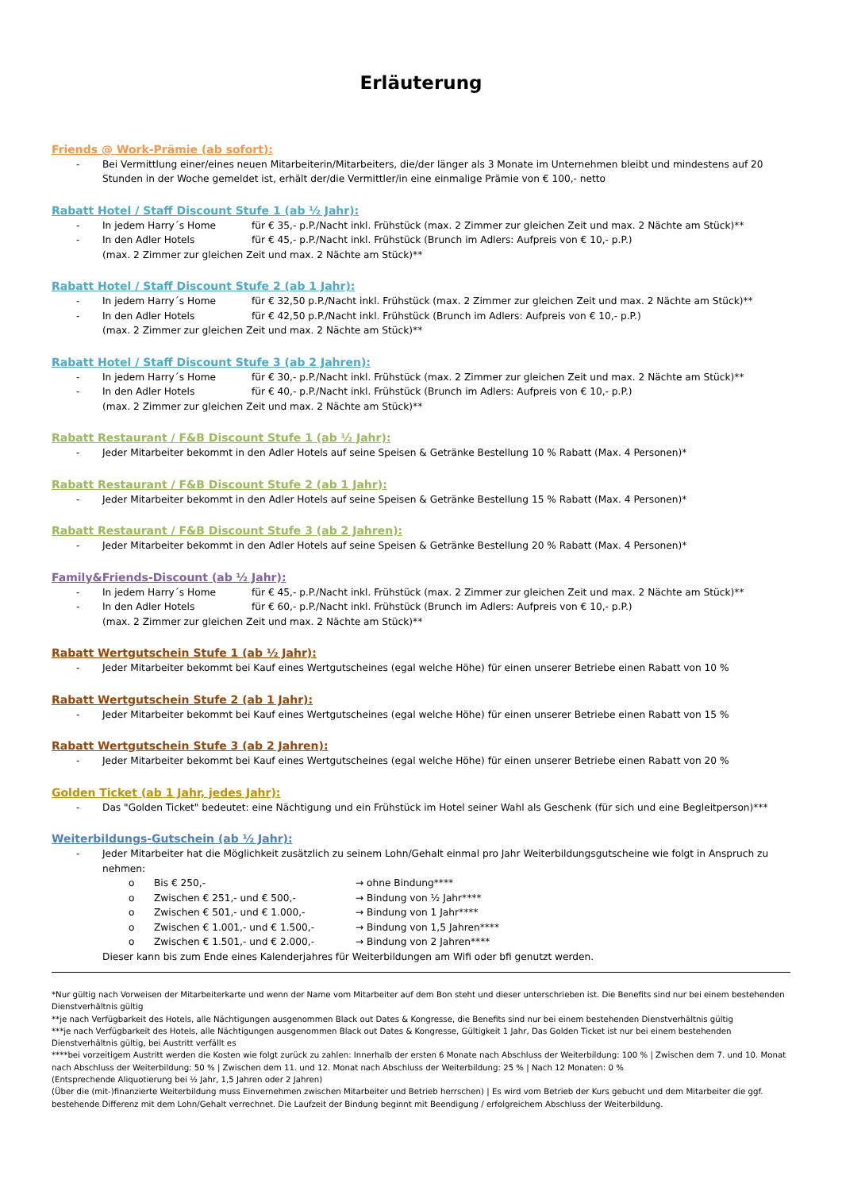Erläuterung
Friends @ Work-Prämie (ab sofort):
- Bei Vermittlung einer/eines neuen Mitarbeiterin/Mitarbeiters, die/der länger als 3 Monate im Unternehmen bleibt und mindestens auf 20 Stunden in der Woche gemeldet ist, erhält der/die Vermittler/in eine einmalige Prämie von € 100,- netto
Rabatt Hotel / Staff Discount Stufe 1 (ab ½ Jahr):
- In jedem Harry´s Home für € 35,- p.P./Nacht inkl. Frühstück (max. 2 Zimmer zur gleichen Zeit und max. 2 Nächte am Stück)**
- In den Adler Hotels für € 45,- p.P./Nacht inkl. Frühstück (Brunch im Adlers: Aufpreis von € 10,- p.P.)
(max. 2 Zimmer zur gleichen Zeit und max. 2 Nächte am Stück)**
Rabatt Hotel / Staff Discount Stufe 2 (ab 1 Jahr):
- In jedem Harry´s Home für € 32,50 p.P./Nacht inkl. Frühstück (max. 2 Zimmer zur gleichen Zeit und max. 2 Nächte am Stück)**
- In den Adler Hotels für € 42,50 p.P./Nacht inkl. Frühstück (Brunch im Adlers: Aufpreis von € 10,- p.P.)
(max. 2 Zimmer zur gleichen Zeit und max. 2 Nächte am Stück)**
Rabatt Hotel / Staff Discount Stufe 3 (ab 2 Jahren):
- In jedem Harry´s Home für € 30,- p.P./Nacht inkl. Frühstück (max. 2 Zimmer zur gleichen Zeit und max. 2 Nächte am Stück)**
- In den Adler Hotels für € 40,- p.P./Nacht inkl. Frühstück (Brunch im Adlers: Aufpreis von € 10,- p.P.)
(max. 2 Zimmer zur gleichen Zeit und max. 2 Nächte am Stück)**
Rabatt Restaurant / F&B Discount Stufe 1 (ab ½ Jahr):
- Jeder Mitarbeiter bekommt in den Adler Hotels auf seine Speisen & Getränke Bestellung 10 % Rabatt (Max. 4 Personen)*
Rabatt Restaurant / F&B Discount Stufe 2 (ab 1 Jahr):
- Jeder Mitarbeiter bekommt in den Adler Hotels auf seine Speisen & Getränke Bestellung 15 % Rabatt (Max. 4 Personen)*
Rabatt Restaurant / F&B Discount Stufe 3 (ab 2 Jahren):
- Jeder Mitarbeiter bekommt in den Adler Hotels auf seine Speisen & Getränke Bestellung 20 % Rabatt (Max. 4 Personen)*
Family&Friends-Discount (ab ½ Jahr):
- In jedem Harry´s Home für € 45,- p.P./Nacht inkl. Frühstück (max. 2 Zimmer zur gleichen Zeit und max. 2 Nächte am Stück)**
- In den Adler Hotels für € 60,- p.P./Nacht inkl. Frühstück (Brunch im Adlers: Aufpreis von € 10,- p.P.)
(max. 2 Zimmer zur gleichen Zeit und max. 2 Nächte am Stück)**
Rabatt Wertgutschein Stufe 1 (ab ½ Jahr):
- Jeder Mitarbeiter bekommt bei Kauf eines Wertgutscheines (egal welche Höhe) für einen unserer Betriebe einen Rabatt von 10 %
Rabatt Wertgutschein Stufe 2 (ab 1 Jahr):
- Jeder Mitarbeiter bekommt bei Kauf eines Wertgutscheines (egal welche Höhe) für einen unserer Betriebe einen Rabatt von 15 %
Rabatt Wertgutschein Stufe 3 (ab 2 Jahren):
- Jeder Mitarbeiter bekommt bei Kauf eines Wertgutscheines (egal welche Höhe) für einen unserer Betriebe einen Rabatt von 20 %
Golden Ticket (ab 1 Jahr, jedes Jahr):
- Das "Golden Ticket" bedeutet: eine Nächtigung und ein Frühstück im Hotel seiner Wahl als Geschenk (für sich und eine Begleitperson)***
Weiterbildungs-Gutschein (ab ½ Jahr):
- Jeder Mitarbeiter hat die Möglichkeit zusätzlich zu seinem Lohn/Gehalt einmal pro Jahr Weiterbildungsgutscheine wie folgt in Anspruch zu nehmen:
o Bis € 250,- → ohne Bindung****
o Zwischen € 251,- und € 500,- → Bindung von ½ Jahr****
o Zwischen € 501,- und € 1.000,- → Bindung von 1 Jahr****
o Zwischen € 1.001,- und € 1.500,- → Bindung von 1,5 Jahren****
o Zwischen € 1.501,- und € 2.000,- → Bindung von 2 Jahren****
Dieser kann bis zum Ende eines Kalenderjahres für Weiterbildungen am Wifi oder bfi genutzt werden.
*Nur gültig nach Vorweisen der Mitarbeiterkarte und wenn der Name vom Mitarbeiter auf dem Bon steht und dieser unterschrieben ist. Die Benefits sind nur bei einem bestehenden Dienstverhältnis gültig
**je nach Verfügbarkeit des Hotels, alle Nächtigungen ausgenommen Black out Dates & Kongresse, die Benefits sind nur bei einem bestehenden Dienstverhältnis gültig
***je nach Verfügbarkeit des Hotels, alle Nächtigungen ausgenommen Black out Dates & Kongresse, Gültigkeit 1 Jahr, Das Golden Ticket ist nur bei einem bestehenden Dienstverhältnis gültig, bei Austritt verfällt es
****bei vorzeitigem Austritt werden die Kosten wie folgt zurück zu zahlen: Innerhalb der ersten 6 Monate nach Abschluss der Weiterbildung: 100 % | Zwischen dem 7. und 10. Monat nach Abschluss der Weiterbildung: 50 % | Zwischen dem 11. und 12. Monat nach Abschluss der Weiterbildung: 25 % | Nach 12 Monaten: 0 %
(Entsprechende Aliquotierung bei ½ Jahr, 1,5 Jahren oder 2 Jahren)
(Über die (mit-)finanzierte Weiterbildung muss Einvernehmen zwischen Mitarbeiter und Betrieb herrschen) | Es wird vom Betrieb der Kurs gebucht und dem Mitarbeiter die ggf. bestehende Differenz mit dem Lohn/Gehalt verrechnet. Die Laufzeit der Bindung beginnt mit Beendigung / erfolgreichem Abschluss der Weiterbildung.